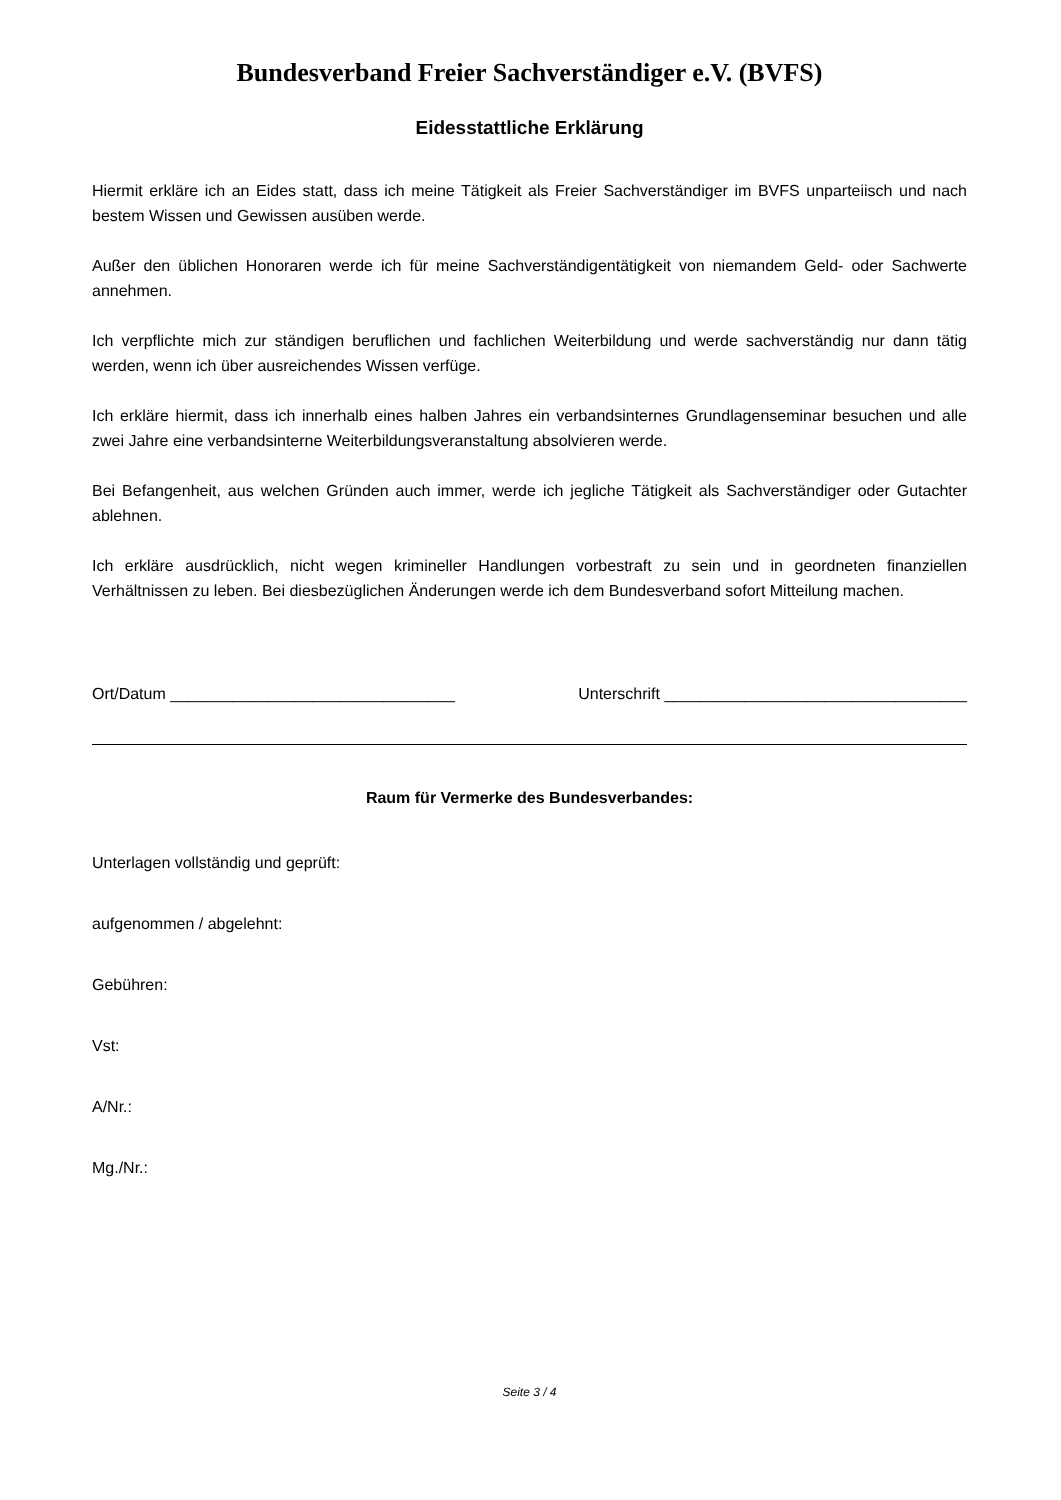Bundesverband Freier Sachverständiger e.V. (BVFS)
Eidesstattliche Erklärung
Hiermit erkläre ich an Eides statt, dass ich meine Tätigkeit als Freier Sachverständiger im BVFS unparteiisch und nach bestem Wissen und Gewissen ausüben werde.
Außer den üblichen Honoraren werde ich für meine Sachverständigentätigkeit von niemandem Geld- oder Sachwerte annehmen.
Ich verpflichte mich zur ständigen beruflichen und fachlichen Weiterbildung und werde sachverständig nur dann tätig werden, wenn ich über ausreichendes Wissen verfüge.
Ich erkläre hiermit, dass ich innerhalb eines halben Jahres ein verbandsinternes Grundlagenseminar besuchen und alle zwei Jahre eine verbandsinterne Weiterbildungsveranstaltung absolvieren werde.
Bei Befangenheit, aus welchen Gründen auch immer, werde ich jegliche Tätigkeit als Sachverständiger oder Gutachter ablehnen.
Ich erkläre ausdrücklich, nicht wegen krimineller Handlungen vorbestraft zu sein und in geordneten finanziellen Verhältnissen zu leben. Bei diesbezüglichen Änderungen werde ich dem Bundesverband sofort Mitteilung machen.
Ort/Datum ________________________________ Unterschrift __________________________________
Raum für Vermerke des Bundesverbandes:
Unterlagen vollständig und geprüft:
aufgenommen / abgelehnt:
Gebühren:
Vst:
A/Nr.:
Mg./Nr.:
Seite 3 / 4